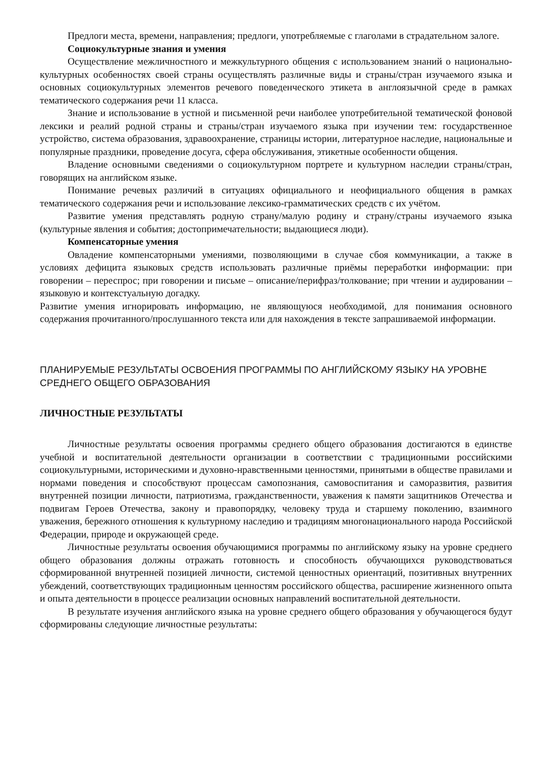Предлоги места, времени, направления; предлоги, употребляемые с глаголами в страдательном залоге.
Социокультурные знания и умения
Осуществление межличностного и межкультурного общения с использованием знаний о национально-культурных особенностях своей страны осуществлять различные виды и страны/стран изучаемого языка и основных социокультурных элементов речевого поведенческого этикета в англоязычной среде в рамках тематического содержания речи 11 класса.
Знание и использование в устной и письменной речи наиболее употребительной тематической фоновой лексики и реалий родной страны и страны/стран изучаемого языка при изучении тем: государственное устройство, система образования, здравоохранение, страницы истории, литературное наследие, национальные и популярные праздники, проведение досуга, сфера обслуживания, этикетные особенности общения.
Владение основными сведениями о социокультурном портрете и культурном наследии страны/стран, говорящих на английском языке.
Понимание речевых различий в ситуациях официального и неофициального общения в рамках тематического содержания речи и использование лексико-грамматических средств с их учётом.
Развитие умения представлять родную страну/малую родину и страну/страны изучаемого языка (культурные явления и события; достопримечательности; выдающиеся люди).
Компенсаторные умения
Овладение компенсаторными умениями, позволяющими в случае сбоя коммуникации, а также в условиях дефицита языковых средств использовать различные приёмы переработки информации: при говорении – переспрос; при говорении и письме – описание/перифраз/толкование; при чтении и аудировании – языковую и контекстуальную догадку.
Развитие умения игнорировать информацию, не являющуюся необходимой, для понимания основного содержания прочитанного/прослушанного текста или для нахождения в тексте запрашиваемой информации.
ПЛАНИРУЕМЫЕ РЕЗУЛЬТАТЫ ОСВОЕНИЯ ПРОГРАММЫ ПО АНГЛИЙСКОМУ ЯЗЫКУ НА УРОВНЕ СРЕДНЕГО ОБЩЕГО ОБРАЗОВАНИЯ
ЛИЧНОСТНЫЕ РЕЗУЛЬТАТЫ
Личностные результаты освоения программы среднего общего образования достигаются в единстве учебной и воспитательной деятельности организации в соответствии с традиционными российскими социокультурными, историческими и духовно-нравственными ценностями, принятыми в обществе правилами и нормами поведения и способствуют процессам самопознания, самовоспитания и саморазвития, развития внутренней позиции личности, патриотизма, гражданственности, уважения к памяти защитников Отечества и подвигам Героев Отечества, закону и правопорядку, человеку труда и старшему поколению, взаимного уважения, бережного отношения к культурному наследию и традициям многонационального народа Российской Федерации, природе и окружающей среде.
Личностные результаты освоения обучающимися программы по английскому языку на уровне среднего общего образования должны отражать готовность и способность обучающихся руководствоваться сформированной внутренней позицией личности, системой ценностных ориентаций, позитивных внутренних убеждений, соответствующих традиционным ценностям российского общества, расширение жизненного опыта и опыта деятельности в процессе реализации основных направлений воспитательной деятельности.
В результате изучения английского языка на уровне среднего общего образования у обучающегося будут сформированы следующие личностные результаты: